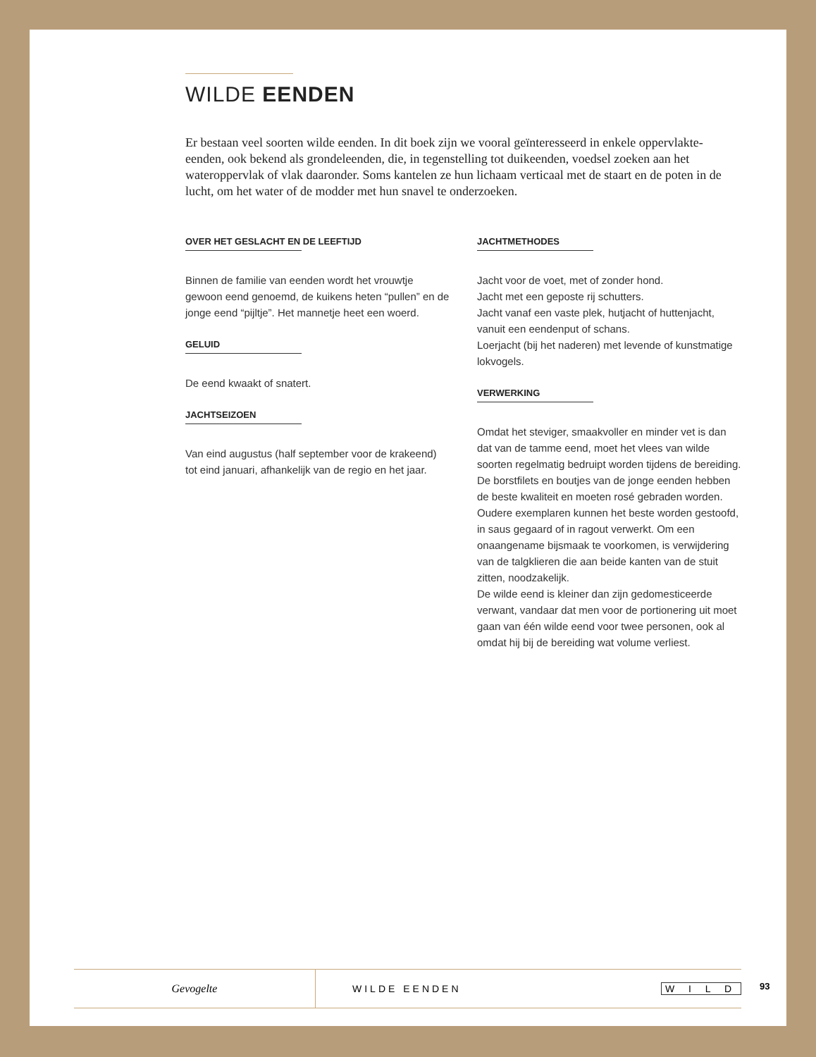WILDE EENDEN
Er bestaan veel soorten wilde eenden. In dit boek zijn we vooral geïnteresseerd in enkele oppervlakte-eenden, ook bekend als grondeleenden, die, in tegenstelling tot duikeenden, voedsel zoeken aan het wateroppervlak of vlak daaronder. Soms kantelen ze hun lichaam verticaal met de staart en de poten in de lucht, om het water of de modder met hun snavel te onderzoeken.
OVER HET GESLACHT EN DE LEEFTIJD
Binnen de familie van eenden wordt het vrouwtje gewoon eend genoemd, de kuikens heten “pullen” en de jonge eend “pijltje”. Het mannetje heet een woerd.
GELUID
De eend kwaakt of snatert.
JACHTSEIZOEN
Van eind augustus (half september voor de krakeend) tot eind januari, afhankelijk van de regio en het jaar.
JACHTMETHODES
Jacht voor de voet, met of zonder hond.
Jacht met een geposte rij schutters.
Jacht vanaf een vaste plek, hutjacht of huttenjacht, vanuit een eendenput of schans.
Loerjacht (bij het naderen) met levende of kunstmatige lokvogels.
VERWERKING
Omdat het steviger, smaakvoller en minder vet is dan dat van de tamme eend, moet het vlees van wilde soorten regelmatig bedruipt worden tijdens de bereiding. De borstfilets en boutjes van de jonge eenden hebben de beste kwaliteit en moeten rosé gebraden worden. Oudere exemplaren kunnen het beste worden gestoofd, in saus gegaard of in ragout verwerkt. Om een onaangename bijsmaak te voorkomen, is verwijdering van de talgklieren die aan beide kanten van de stuit zitten, noodzakelijk.
De wilde eend is kleiner dan zijn gedomesticeerde verwant, vandaar dat men voor de portionering uit moet gaan van één wilde eend voor twee personen, ook al omdat hij bij de bereiding wat volume verliest.
Gevogelte
WILDE EENDEN
W I L D
93